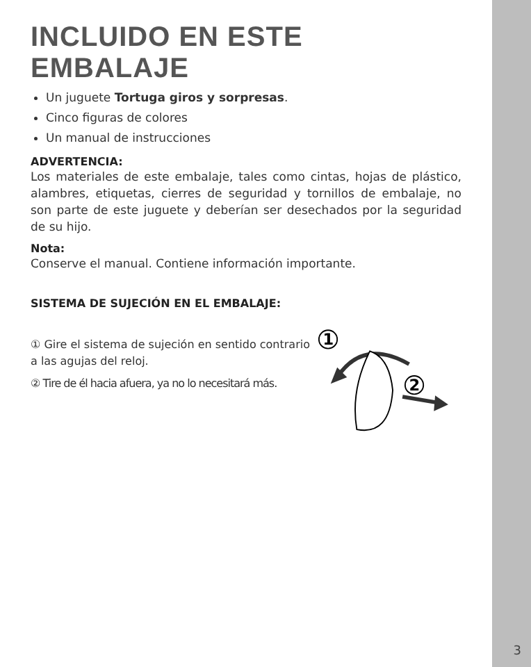INCLUIDO EN ESTE EMBALAJE
Un juguete Tortuga giros y sorpresas.
Cinco figuras de colores
Un manual de instrucciones
ADVERTENCIA:
Los materiales de este embalaje, tales como cintas, hojas de plástico, alambres, etiquetas, cierres de seguridad y tornillos de embalaje, no son parte de este juguete y deberían ser desechados por la seguridad de su hijo.
Nota:
Conserve el manual. Contiene información importante.
SISTEMA DE SUJECIÓN EN EL EMBALAJE:
① Gire el sistema de sujeción en sentido contrario a las agujas del reloj.
② Tire de él hacia afuera, ya no lo necesitará más.
1
2
3